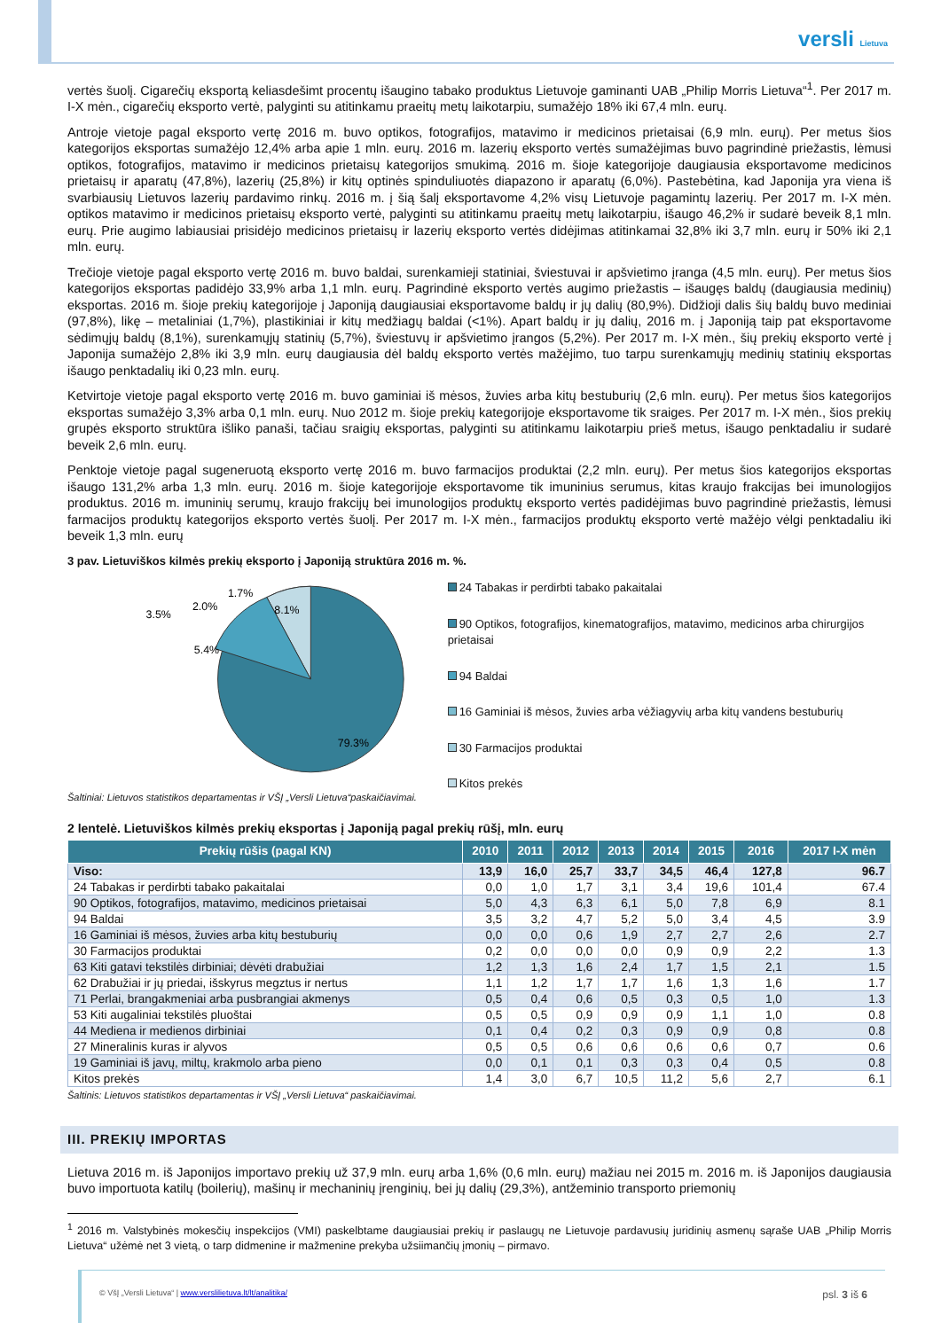versli Lietuva
vertės šuolį. Cigarečių eksportą keliasdešimt procentų išaugino tabako produktus Lietuvoje gaminanti UAB „Philip Morris Lietuva“<sup>1</sup>. Per 2017 m. I-X mėn., cigarečių eksporto vertė, palyginti su atitinkamu praeitų metų laikotarpiu, sumažėjo 18% iki 67,4 mln. eurų.
Antroje vietoje pagal eksporto vertę 2016 m. buvo optikos, fotografijos, matavimo ir medicinos prietaisai (6,9 mln. eurų). Per metus šios kategorijos eksportas sumažėjo 12,4% arba apie 1 mln. eurų. 2016 m. lazerių eksporto vertės sumažėjimas buvo pagrindinė priežastis, lėmusi optikos, fotografijos, matavimo ir medicinos prietaisų kategorijos smukimą. 2016 m. šioje kategorijoje daugiausia eksportavome medicinos prietaisų ir aparatų (47,8%), lazerių (25,8%) ir kitų optinės spinduliuotės diapazono ir aparatų (6,0%). Pastebėtina, kad Japonija yra viena iš svarbiausių Lietuvos lazerių pardavimo rinkų. 2016 m. į šią šalį eksportavome 4,2% visų Lietuvoje pagamintų lazerių. Per 2017 m. I-X mėn. optikos matavimo ir medicinos prietaisų eksporto vertė, palyginti su atitinkamu praeitų metų laikotarpiu, išaugo 46,2% ir sudarė beveik 8,1 mln. eurų. Prie augimo labiausiai prisidėjo medicinos prietaisų ir lazerių eksporto vertės didėjimas atitinkamai 32,8% iki 3,7 mln. eurų ir 50% iki 2,1 mln. eurų.
Trečioje vietoje pagal eksporto vertę 2016 m. buvo baldai, surenkamieji statiniai, šviestuvai ir apšvietimo įranga (4,5 mln. eurų). Per metus šios kategorijos eksportas padidėjo 33,9% arba 1,1 mln. eurų. Pagrindinė eksporto vertės augimo priežastis – išaugęs baldų (daugiausia medinių) eksportas. 2016 m. šioje prekių kategorijoje į Japoniją daugiausiai eksportavome baldų ir jų dalių (80,9%). Didžioji dalis šių baldų buvo mediniai (97,8%), likę – metaliniai (1,7%), plastikiniai ir kitų medžiagų baldai (<1%). Apart baldų ir jų dalių, 2016 m. į Japoniją taip pat eksportavome sėdimųjų baldų (8,1%), surenkamųjų statinių (5,7%), šviestuvų ir apšvietimo įrangos (5,2%). Per 2017 m. I-X mėn., šių prekių eksporto vertė į Japonija sumažėjo 2,8% iki 3,9 mln. eurų daugiausia dėl baldų eksporto vertės mažėjimo, tuo tarpu surenkamųjų medinių statinių eksportas išaugo penktadalių iki 0,23 mln. eurų.
Ketvirtoje vietoje pagal eksporto vertę 2016 m. buvo gaminiai iš mėsos, žuvies arba kitų bestuburių (2,6 mln. eurų). Per metus šios kategorijos eksportas sumažėjo 3,3% arba 0,1 mln. eurų. Nuo 2012 m. šioje prekių kategorijoje eksportavome tik sraiges. Per 2017 m. I-X mėn., šios prekių grupės eksporto struktūra išliko panaši, tačiau sraigių eksportas, palyginti su atitinkamu laikotarpiu prieš metus, išaugo penktadaliu ir sudarė beveik 2,6 mln. eurų.
Penktoje vietoje pagal sugeneruotą eksporto vertę 2016 m. buvo farmacijos produktai (2,2 mln. eurų). Per metus šios kategorijos eksportas išaugo 131,2% arba 1,3 mln. eurų. 2016 m. šioje kategorijoje eksportavome tik imuninius serumus, kitas kraujo frakcijas bei imunologijos produktus. 2016 m. imuninių serumų, kraujo frakcijų bei imunologijos produktų eksporto vertės padidėjimas buvo pagrindinė priežastis, lėmusi farmacijos produktų kategorijos eksporto vertės šuolį. Per 2017 m. I-X mėn., farmacijos produktų eksporto vertė mažėjo vėlgi penktadaliu iki beveik 1,3 mln. eurų
3 pav. Lietuviškos kilmės prekių eksporto į Japoniją struktūra 2016 m. %.
79.3%
5.4%
3.5%
2.0%
1.7%
8.1%
24 Tabakas ir perdirbti tabako pakaitalai
90 Optikos, fotografijos, kinematografijos, matavimo, medicinos arba chirurgijos prietaisai
94 Baldai
16 Gaminiai iš mėsos, žuvies arba vėžiagyvių arba kitų vandens bestuburių
30 Farmacijos produktai
Kitos prekės
Šaltiniai: Lietuvos statistikos departamentas ir VŠĮ „Versli Lietuva“paskaičiavimai.
2 lentelė. Lietuviškos kilmės prekių eksportas į Japoniją pagal prekių rūšį, mln. eurų
| Prekių rūšis (pagal KN) | 2010 | 2011 | 2012 | 2013 | 2014 | 2015 | 2016 | 2017 I-X mėn |
| --- | --- | --- | --- | --- | --- | --- | --- | --- |
| Viso: | 13,9 | 16,0 | 25,7 | 33,7 | 34,5 | 46,4 | 127,8 | 96.7 |
| 24 Tabakas ir perdirbti tabako pakaitalai | 0,0 | 1,0 | 1,7 | 3,1 | 3,4 | 19,6 | 101,4 | 67.4 |
| 90 Optikos, fotografijos, matavimo, medicinos prietaisai | 5,0 | 4,3 | 6,3 | 6,1 | 5,0 | 7,8 | 6,9 | 8.1 |
| 94 Baldai | 3,5 | 3,2 | 4,7 | 5,2 | 5,0 | 3,4 | 4,5 | 3.9 |
| 16 Gaminiai iš mėsos, žuvies arba kitų bestuburių | 0,0 | 0,0 | 0,6 | 1,9 | 2,7 | 2,7 | 2,6 | 2.7 |
| 30 Farmacijos produktai | 0,2 | 0,0 | 0,0 | 0,0 | 0,9 | 0,9 | 2,2 | 1.3 |
| 63 Kiti gatavi tekstilės dirbiniai; dėvėti drabužiai | 1,2 | 1,3 | 1,6 | 2,4 | 1,7 | 1,5 | 2,1 | 1.5 |
| 62 Drabužiai ir jų priedai, išskyrus megztus ir nertus | 1,1 | 1,2 | 1,7 | 1,7 | 1,6 | 1,3 | 1,6 | 1.7 |
| 71 Perlai, brangakmeniai arba pusbrangiai akmenys | 0,5 | 0,4 | 0,6 | 0,5 | 0,3 | 0,5 | 1,0 | 1.3 |
| 53 Kiti augaliniai tekstilės pluoštai | 0,5 | 0,5 | 0,9 | 0,9 | 0,9 | 1,1 | 1,0 | 0.8 |
| 44 Mediena ir medienos dirbiniai | 0,1 | 0,4 | 0,2 | 0,3 | 0,9 | 0,9 | 0,8 | 0.8 |
| 27 Mineralinis kuras ir alyvos | 0,5 | 0,5 | 0,6 | 0,6 | 0,6 | 0,6 | 0,7 | 0.6 |
| 19 Gaminiai iš javų, miltų, krakmolo arba pieno | 0,0 | 0,1 | 0,1 | 0,3 | 0,3 | 0,4 | 0,5 | 0.8 |
| Kitos prekės | 1,4 | 3,0 | 6,7 | 10,5 | 11,2 | 5,6 | 2,7 | 6.1 |
Šaltinis: Lietuvos statistikos departamentas ir VŠĮ „Versli Lietuva“ paskaičiavimai.
III. PREKIŲ IMPORTAS
Lietuva 2016 m. iš Japonijos importavo prekių už 37,9 mln. eurų arba 1,6% (0,6 mln. eurų) mažiau nei 2015 m. 2016 m. iš Japonijos daugiausia buvo importuota katilų (boilerių), mašinų ir mechaninių įrenginių, bei jų dalių (29,3%), antžeminio transporto priemonių
<sup>1</sup> 2016 m. Valstybinės mokesčių inspekcijos (VMI) paskelbtame daugiausiai prekių ir paslaugų ne Lietuvoje pardavusių juridinių asmenų sąraše UAB „Philip Morris Lietuva“ užėmė net 3 vietą, o tarp didmenine ir mažmenine prekyba užsiimančių įmonių – pirmavo.
© VšĮ „Versli Lietuva“ | www.verslilietuva.lt/lt/analitika/ psl. 3 iš 6